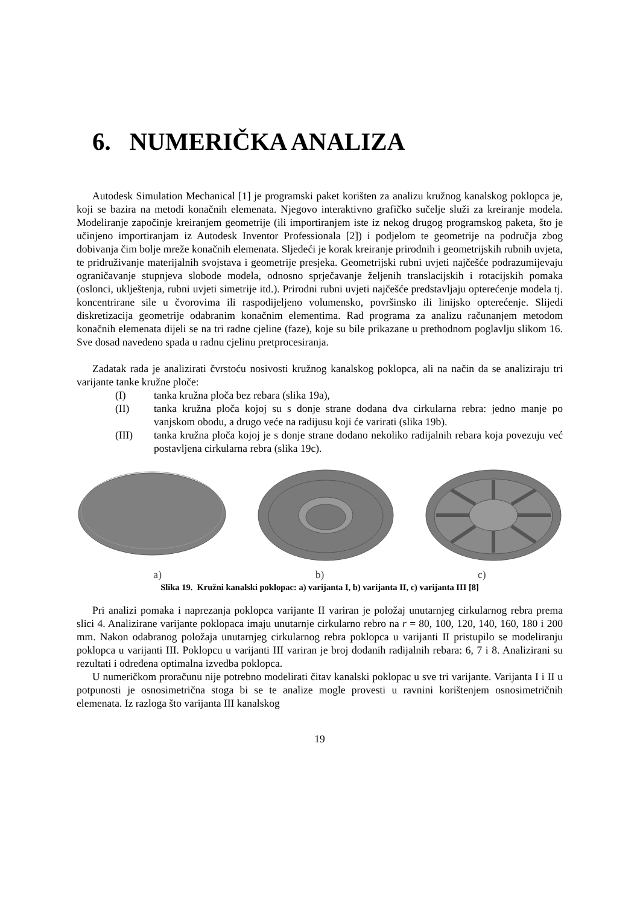6. NUMERIČKA ANALIZA
Autodesk Simulation Mechanical [1] je programski paket korišten za analizu kružnog kanalskog poklopca je, koji se bazira na metodi konačnih elemenata. Njegovo interaktivno grafičko sučelje služi za kreiranje modela. Modeliranje započinje kreiranjem geometrije (ili importiranjem iste iz nekog drugog programskog paketa, što je učinjeno importiranjam iz Autodesk Inventor Professionala [2]) i podjelom te geometrije na područja zbog dobivanja čim bolje mreže konačnih elemenata. Sljedeći je korak kreiranje prirodnih i geometrijskih rubnih uvjeta, te pridruživanje materijalnih svojstava i geometrije presjeka. Geometrijski rubni uvjeti najčešće podrazumijevaju ograničavanje stupnjeva slobode modela, odnosno sprječavanje željenih translacijskih i rotacijskih pomaka (oslonci, uklještenja, rubni uvjeti simetrije itd.). Prirodni rubni uvjeti najčešće predstavljaju opterećenje modela tj. koncentrirane sile u čvorovima ili raspodijeljeno volumensko, površinsko ili linijsko opterećenje. Slijedi diskretizacija geometrije odabranim konačnim elementima. Rad programa za analizu računanjem metodom konačnih elemenata dijeli se na tri radne cjeline (faze), koje su bile prikazane u prethodnom poglavlju slikom 16. Sve dosad navedeno spada u radnu cjelinu pretprocesiranja.
Zadatak rada je analizirati čvrstoću nosivosti kružnog kanalskog poklopca, ali na način da se analiziraju tri varijante tanke kružne ploče:
(I) tanka kružna ploča bez rebara (slika 19a),
(II) tanka kružna ploča kojoj su s donje strane dodana dva cirkularna rebra: jedno manje po vanjskom obodu, a drugo veće na radijusu koji će varirati (slika 19b).
(III) tanka kružna ploča kojoj je s donje strane dodano nekoliko radijalnih rebara koja povezuju već postavljena cirkularna rebra (slika 19c).
a) b) c)
Slika 19. Kružni kanalski poklopac: a) varijanta I, b) varijanta II, c) varijanta III [8]
Pri analizi pomaka i naprezanja poklopca varijante II variran je položaj unutarnjeg cirkularnog rebra prema slici 4. Analizirane varijante poklopaca imaju unutarnje cirkularno rebro na r = 80, 100, 120, 140, 160, 180 i 200 mm. Nakon odabranog položaja unutarnjeg cirkularnog rebra poklopca u varijanti II pristupilo se modeliranju poklopca u varijanti III. Poklopcu u varijanti III variran je broj dodanih radijalnih rebara: 6, 7 i 8. Analizirani su rezultati i određena optimalna izvedba poklopca.
U numeričkom proračunu nije potrebno modelirati čitav kanalski poklopac u sve tri varijante. Varijanta I i II u potpunosti je osnosimetrična stoga bi se te analize mogle provesti u ravnini korištenjem osnosimetričnih elemenata. Iz razloga što varijanta III kanalskog
19